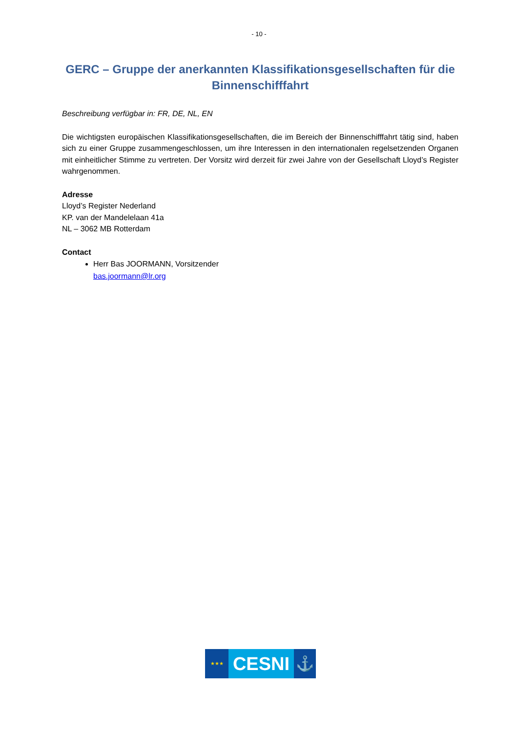- 10 -
GERC – Gruppe der anerkannten Klassifikationsgesellschaften für die Binnenschifffahrt
Beschreibung verfügbar in: FR, DE, NL, EN
Die wichtigsten europäischen Klassifikationsgesellschaften, die im Bereich der Binnenschifffahrt tätig sind, haben sich zu einer Gruppe zusammengeschlossen, um ihre Interessen in den internationalen regelsetzenden Organen mit einheitlicher Stimme zu vertreten. Der Vorsitz wird derzeit für zwei Jahre von der Gesellschaft Lloyd’s Register wahrgenommen.
Adresse
Lloyd’s Register Nederland
KP. van der Mandelelaan 41a
NL – 3062 MB Rotterdam
Contact
Herr Bas JOORMANN, Vorsitzender
bas.joormann@lr.org
★★★
CESNI
⚓